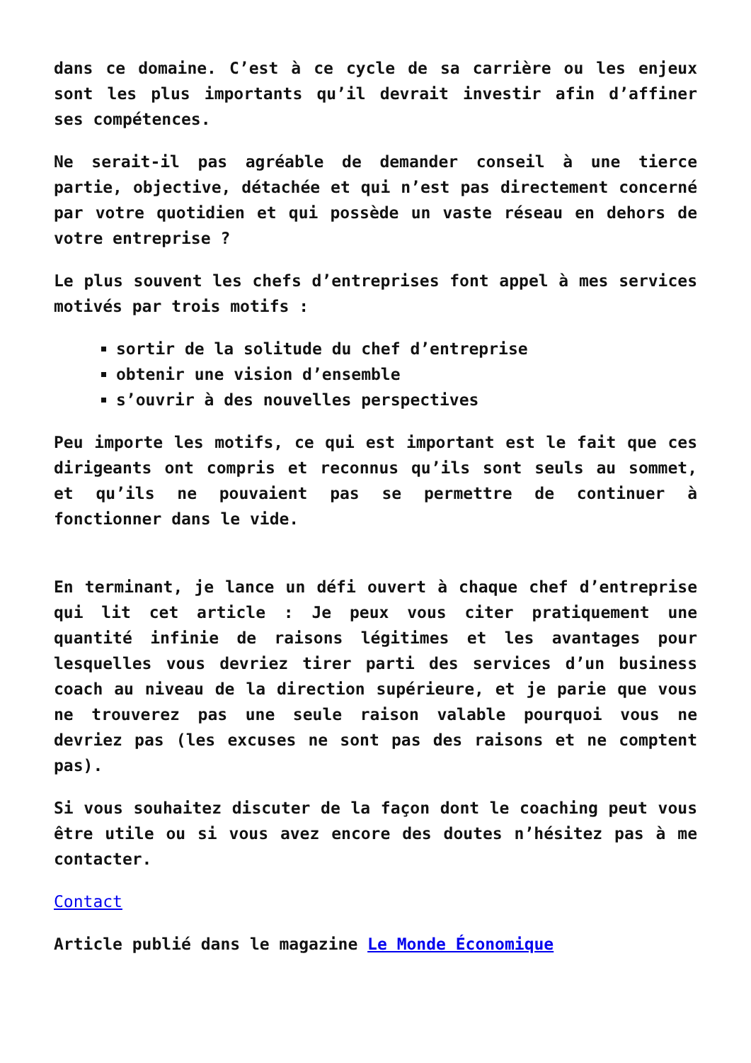dans ce domaine. C’est à ce cycle de sa carrière ou les enjeux sont les plus importants qu’il devrait investir afin d’affiner ses compétences.
Ne serait-il pas agréable de demander conseil à une tierce partie, objective, détachée et qui n’est pas directement concerné par votre quotidien et qui possède un vaste réseau en dehors de votre entreprise ?
Le plus souvent les chefs d’entreprises font appel à mes services motivés par trois motifs :
sortir de la solitude du chef d’entreprise
obtenir une vision d’ensemble
s’ouvrir à des nouvelles perspectives
Peu importe les motifs, ce qui est important est le fait que ces dirigeants ont compris et reconnus qu’ils sont seuls au sommet, et qu’ils ne pouvaient pas se permettre de continuer à fonctionner dans le vide.
En terminant, je lance un défi ouvert à chaque chef d’entreprise qui lit cet article : Je peux vous citer pratiquement une quantité infinie de raisons légitimes et les avantages pour lesquelles vous devriez tirer parti des services d’un business coach au niveau de la direction supérieure, et je parie que vous ne trouverez pas une seule raison valable pourquoi vous ne devriez pas (les excuses ne sont pas des raisons et ne comptent pas).
Si vous souhaitez discuter de la façon dont le coaching peut vous être utile ou si vous avez encore des doutes n’hésitez pas à me contacter.
Contact
Article publié dans le magazine Le Monde Économique